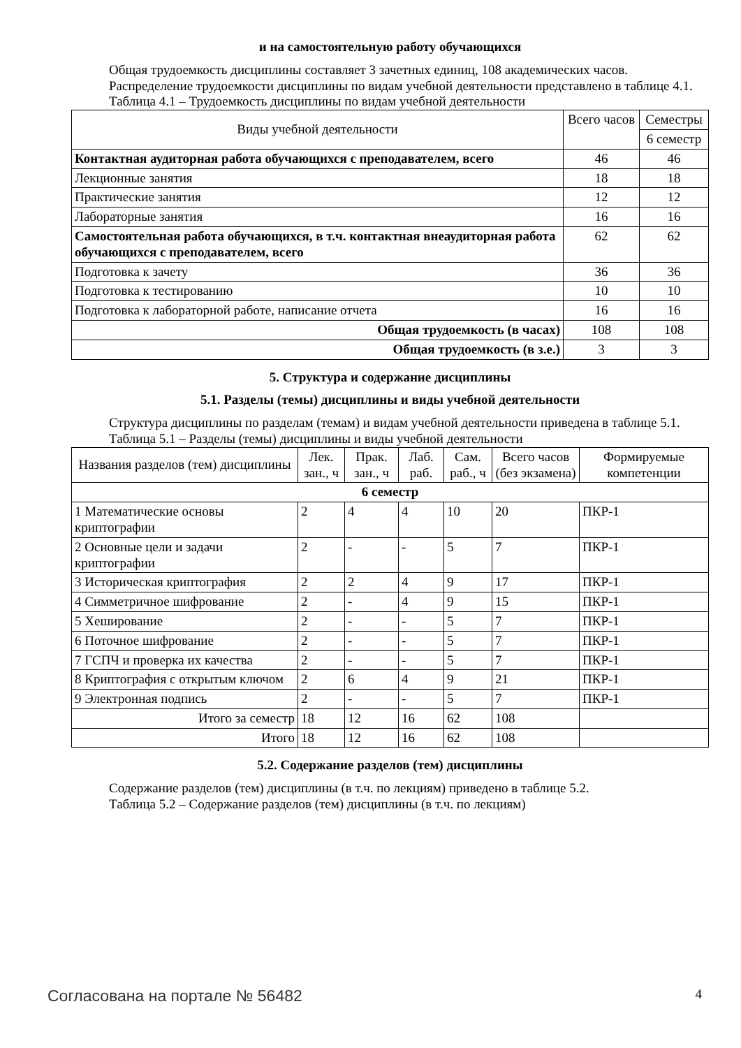и на самостоятельную работу обучающихся
Общая трудоемкость дисциплины составляет 3 зачетных единиц, 108 академических часов.
Распределение трудоемкости дисциплины по видам учебной деятельности представлено в таблице 4.1.
Таблица 4.1 – Трудоемкость дисциплины по видам учебной деятельности
| Виды учебной деятельности | Всего часов | Семестры |
| --- | --- | --- |
| | | 6 семестр |
| Контактная аудиторная работа обучающихся с преподавателем, всего | 46 | 46 |
| Лекционные занятия | 18 | 18 |
| Практические занятия | 12 | 12 |
| Лабораторные занятия | 16 | 16 |
| Самостоятельная работа обучающихся, в т.ч. контактная внеаудиторная работа обучающихся с преподавателем, всего | 62 | 62 |
| Подготовка к зачету | 36 | 36 |
| Подготовка к тестированию | 10 | 10 |
| Подготовка к лабораторной работе, написание отчета | 16 | 16 |
| Общая трудоемкость (в часах) | 108 | 108 |
| Общая трудоемкость (в з.е.) | 3 | 3 |
5. Структура и содержание дисциплины
5.1. Разделы (темы) дисциплины и виды учебной деятельности
Структура дисциплины по разделам (темам) и видам учебной деятельности приведена в таблице 5.1.
Таблица 5.1 – Разделы (темы) дисциплины и виды учебной деятельности
| Названия разделов (тем) дисциплины | Лек. зан., ч | Прак. зан., ч | Лаб. раб. | Сам. раб., ч | Всего часов (без экзамена) | Формируемые компетенции |
| --- | --- | --- | --- | --- | --- | --- |
| 6 семестр | | | | | | |
| 1 Математические основы криптографии | 2 | 4 | 4 | 10 | 20 | ПКР-1 |
| 2 Основные цели и задачи криптографии | 2 | - | - | 5 | 7 | ПКР-1 |
| 3 Историческая криптография | 2 | 2 | 4 | 9 | 17 | ПКР-1 |
| 4 Симметричное шифрование | 2 | - | 4 | 9 | 15 | ПКР-1 |
| 5 Хеширование | 2 | - | - | 5 | 7 | ПКР-1 |
| 6 Поточное шифрование | 2 | - | - | 5 | 7 | ПКР-1 |
| 7 ГСПЧ и проверка их качества | 2 | - | - | 5 | 7 | ПКР-1 |
| 8 Криптография с открытым ключом | 2 | 6 | 4 | 9 | 21 | ПКР-1 |
| 9 Электронная подпись | 2 | - | - | 5 | 7 | ПКР-1 |
| Итого за семестр | 18 | 12 | 16 | 62 | 108 | |
| Итого | 18 | 12 | 16 | 62 | 108 | |
5.2. Содержание разделов (тем) дисциплины
Содержание разделов (тем) дисциплины (в т.ч. по лекциям) приведено в таблице 5.2.
Таблица 5.2 – Содержание разделов (тем) дисциплины (в т.ч. по лекциям)
Согласована на портале № 56482 4